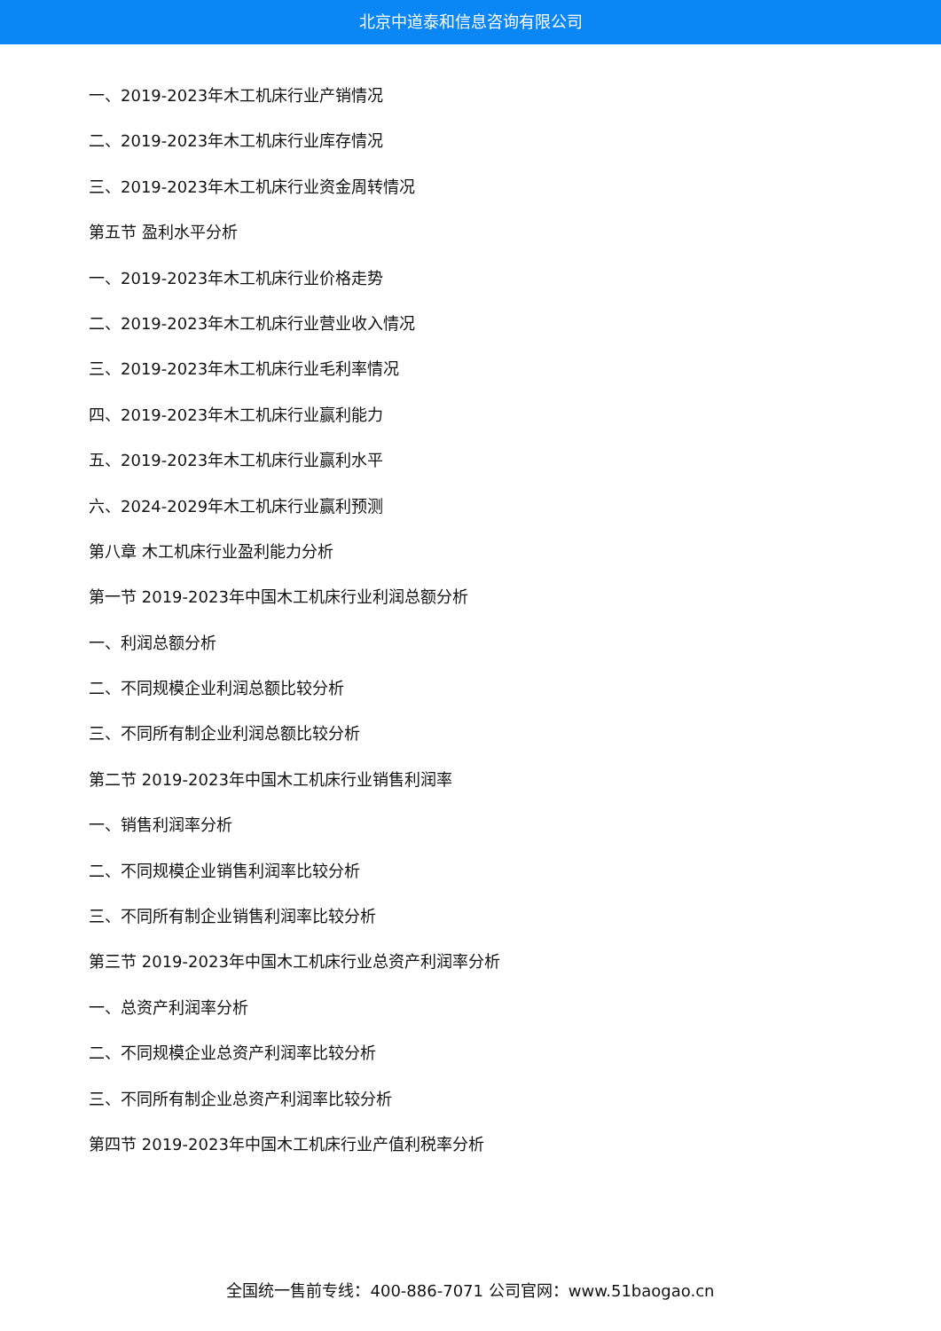北京中道泰和信息咨询有限公司
一、2019-2023年木工机床行业产销情况
二、2019-2023年木工机床行业库存情况
三、2019-2023年木工机床行业资金周转情况
第五节 盈利水平分析
一、2019-2023年木工机床行业价格走势
二、2019-2023年木工机床行业营业收入情况
三、2019-2023年木工机床行业毛利率情况
四、2019-2023年木工机床行业赢利能力
五、2019-2023年木工机床行业赢利水平
六、2024-2029年木工机床行业赢利预测
第八章 木工机床行业盈利能力分析
第一节 2019-2023年中国木工机床行业利润总额分析
一、利润总额分析
二、不同规模企业利润总额比较分析
三、不同所有制企业利润总额比较分析
第二节 2019-2023年中国木工机床行业销售利润率
一、销售利润率分析
二、不同规模企业销售利润率比较分析
三、不同所有制企业销售利润率比较分析
第三节 2019-2023年中国木工机床行业总资产利润率分析
一、总资产利润率分析
二、不同规模企业总资产利润率比较分析
三、不同所有制企业总资产利润率比较分析
第四节 2019-2023年中国木工机床行业产值利税率分析
全国统一售前专线：400-886-7071 公司官网：www.51baogao.cn